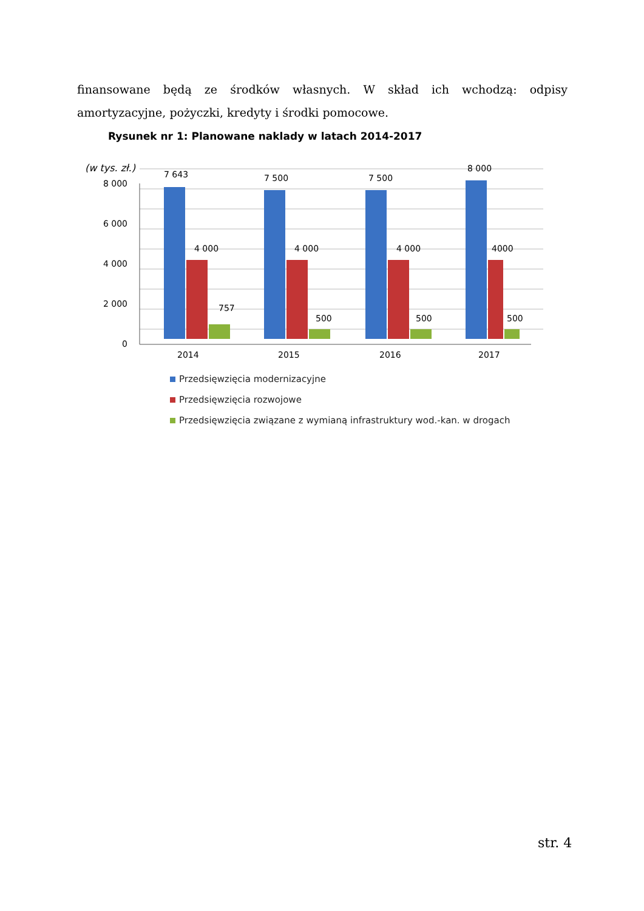finansowane będą ze środków własnych. W skład ich wchodzą: odpisy amortyzacyjne, pożyczki, kredyty i środki pomocowe.
Rysunek nr 1: Planowane naklady w latach 2014-2017
(w tys. zł.)
8 000
6 000
4 000
2 000
0
7 643
7 500
7 500
8 000
4 000
4 000
4 000
4000
757
500
500
500
2014
2015
2016
2017
Przedsięwzięcia modernizacyjne
Przedsięwzięcia rozwojowe
Przedsięwzięcia związane z wymianą infrastruktury wod.-kan. w drogach
str. 4